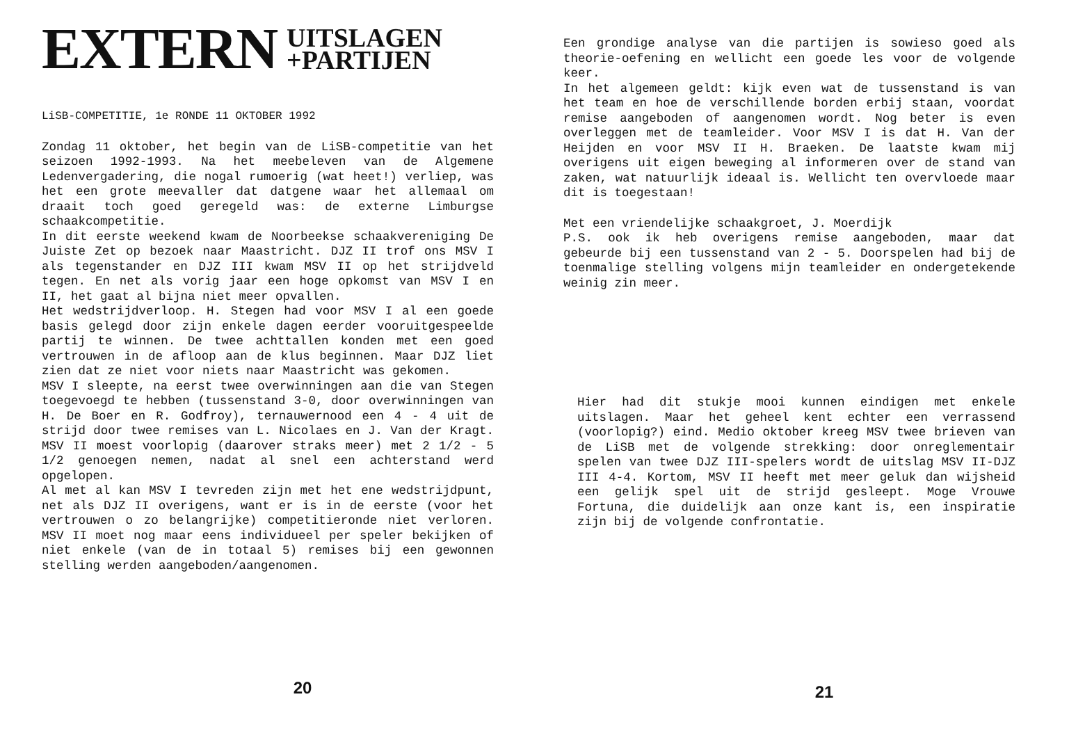EXTERN UITSLAGEN
+PARTIJEN
LiSB-COMPETITIE, 1e RONDE 11 OKTOBER 1992
Zondag 11 oktober, het begin van de LiSB-competitie van het seizoen 1992-1993. Na het meebeleven van de Algemene Ledenvergadering, die nogal rumoerig (wat heet!) verliep, was het een grote meevaller dat datgene waar het allemaal om draait toch goed geregeld was: de externe Limburgse schaakcompetitie.
In dit eerste weekend kwam de Noorbeekse schaakvereniging De Juiste Zet op bezoek naar Maastricht. DJZ II trof ons MSV I als tegenstander en DJZ III kwam MSV II op het strijdveld tegen. En net als vorig jaar een hoge opkomst van MSV I en II, het gaat al bijna niet meer opvallen.
Het wedstrijdverloop. H. Stegen had voor MSV I al een goede basis gelegd door zijn enkele dagen eerder vooruitgespeelde partij te winnen. De twee achttallen konden met een goed vertrouwen in de afloop aan de klus beginnen. Maar DJZ liet zien dat ze niet voor niets naar Maastricht was gekomen.
MSV I sleepte, na eerst twee overwinningen aan die van Stegen toegevoegd te hebben (tussenstand 3-0, door overwinningen van H. De Boer en R. Godfroy), ternauwernood een 4 - 4 uit de strijd door twee remises van L. Nicolaes en J. Van der Kragt. MSV II moest voorlopig (daarover straks meer) met 2 1/2 - 5 1/2 genoegen nemen, nadat al snel een achterstand werd opgelopen.
Al met al kan MSV I tevreden zijn met het ene wedstrijdpunt, net als DJZ II overigens, want er is in de eerste (voor het vertrouwen o zo belangrijke) competitieronde niet verloren. MSV II moet nog maar eens individueel per speler bekijken of niet enkele (van de in totaal 5) remises bij een gewonnen stelling werden aangeboden/aangenomen.
20
Een grondige analyse van die partijen is sowieso goed als theorie-oefening en wellicht een goede les voor de volgende keer.
In het algemeen geldt: kijk even wat de tussenstand is van het team en hoe de verschillende borden erbij staan, voordat remise aangeboden of aangenomen wordt. Nog beter is even overleggen met de teamleider. Voor MSV I is dat H. Van der Heijden en voor MSV II H. Braeken. De laatste kwam mij overigens uit eigen beweging al informeren over de stand van zaken, wat natuurlijk ideaal is. Wellicht ten overvloede maar dit is toegestaan!
Met een vriendelijke schaakgroet, J. Moerdijk
P.S. ook ik heb overigens remise aangeboden, maar dat gebeurde bij een tussenstand van 2 - 5. Doorspelen had bij de toenmalige stelling volgens mijn teamleider en ondergetekende weinig zin meer.
Hier had dit stukje mooi kunnen eindigen met enkele uitslagen. Maar het geheel kent echter een verrassend (voorlopig?) eind. Medio oktober kreeg MSV twee brieven van de LiSB met de volgende strekking: door onreglementair spelen van twee DJZ III-spelers wordt de uitslag MSV II-DJZ III 4-4. Kortom, MSV II heeft met meer geluk dan wijsheid een gelijk spel uit de strijd gesleept. Moge Vrouwe Fortuna, die duidelijk aan onze kant is, een inspiratie zijn bij de volgende confrontatie.
21